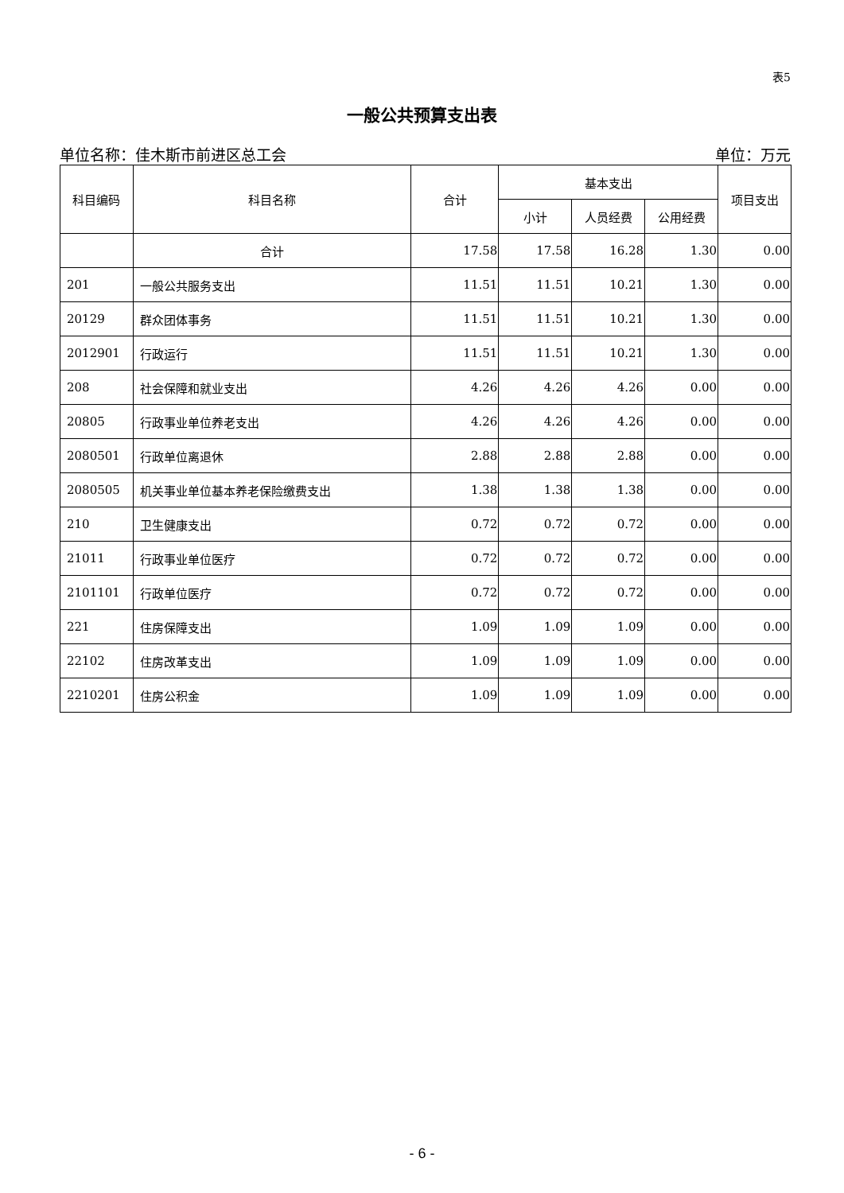表5
一般公共预算支出表
单位名称：佳木斯市前进区总工会 单位：万元
| 科目编码 | 科目名称 | 合计 | 基本支出 | | | 项目支出 |
| --- | --- | --- | --- | --- | --- | --- |
| | | | 小计 | 人员经费 | 公用经费 | |
| | 合计 | 17.58 | 17.58 | 16.28 | 1.30 | 0.00 |
| 201 | 一般公共服务支出 | 11.51 | 11.51 | 10.21 | 1.30 | 0.00 |
| 20129 | 群众团体事务 | 11.51 | 11.51 | 10.21 | 1.30 | 0.00 |
| 2012901 | 行政运行 | 11.51 | 11.51 | 10.21 | 1.30 | 0.00 |
| 208 | 社会保障和就业支出 | 4.26 | 4.26 | 4.26 | 0.00 | 0.00 |
| 20805 | 行政事业单位养老支出 | 4.26 | 4.26 | 4.26 | 0.00 | 0.00 |
| 2080501 | 行政单位离退休 | 2.88 | 2.88 | 2.88 | 0.00 | 0.00 |
| 2080505 | 机关事业单位基本养老保险缴费支出 | 1.38 | 1.38 | 1.38 | 0.00 | 0.00 |
| 210 | 卫生健康支出 | 0.72 | 0.72 | 0.72 | 0.00 | 0.00 |
| 21011 | 行政事业单位医疗 | 0.72 | 0.72 | 0.72 | 0.00 | 0.00 |
| 2101101 | 行政单位医疗 | 0.72 | 0.72 | 0.72 | 0.00 | 0.00 |
| 221 | 住房保障支出 | 1.09 | 1.09 | 1.09 | 0.00 | 0.00 |
| 22102 | 住房改革支出 | 1.09 | 1.09 | 1.09 | 0.00 | 0.00 |
| 2210201 | 住房公积金 | 1.09 | 1.09 | 1.09 | 0.00 | 0.00 |
- 6 -